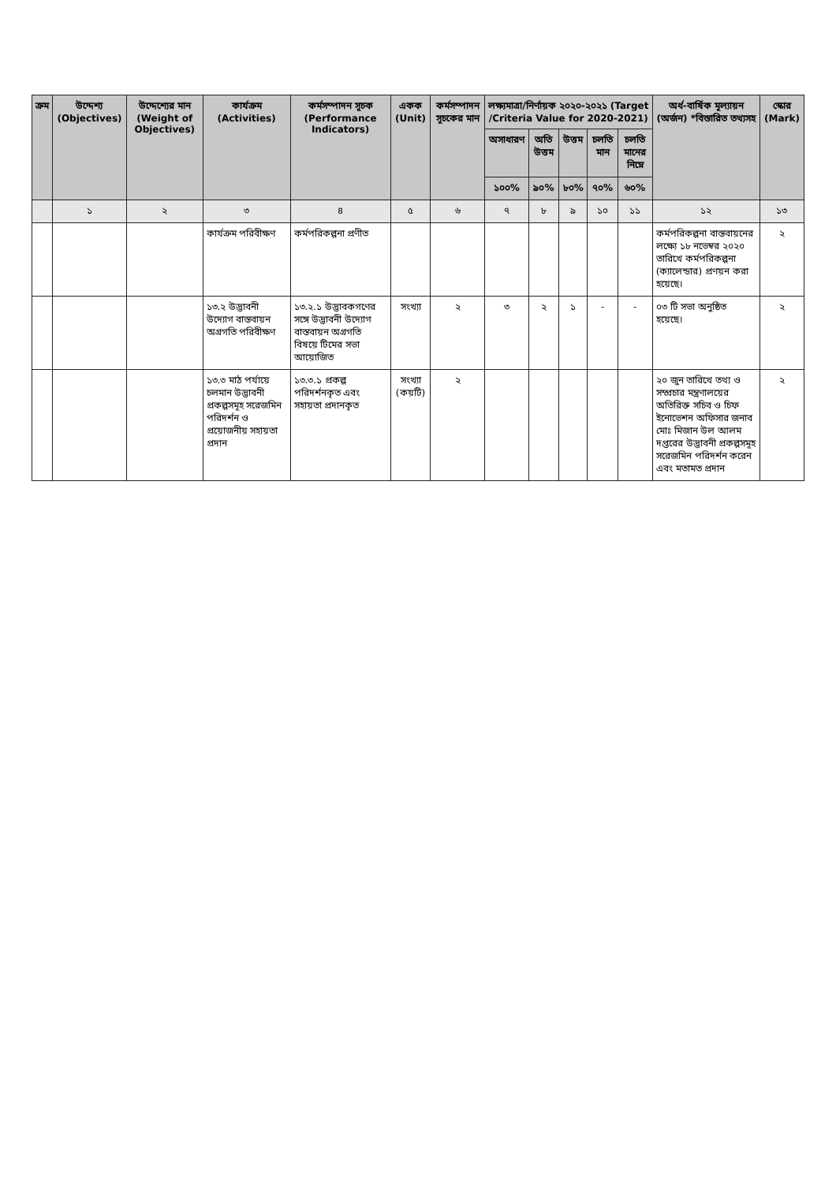| ক্রম | উদ্দেশ্য (Objectives) | উদ্দেশ্যের মান (Weight of Objectives) | কার্যক্রম (Activities) | কর্মসম্পাদন সূচক (Performance Indicators) | একক (Unit) | কর্মসম্পাদন সূচকের মান | লক্ষ্যমাত্রা/নির্ণায়ক ২০২০-২০২১ (Target /Criteria Value for 2020-2021) | | | | | অর্ধ-বার্ষিক মূল্যায়ন (অর্জন) *বিস্তারিত তথ্যসহ | স্কোর (Mark) |
| --- | --- | --- | --- | --- | --- | --- | --- | --- | --- | --- | --- | --- | --- |
| | | | | | | | অসাধারণ | অতি উত্তম | উত্তম | চলতি মান | চলতি মানের নিম্নে | | |
| | | | | | | | ১০০% | ৯০% | ৮০% | ৭০% | ৬০% | | |
| | ১ | ২ | ৩ | ৪ | ৫ | ৬ | ৭ | ৮ | ৯ | ১০ | ১১ | ১২ | ১৩ |
| | | | কার্যক্রম পরিবীক্ষণ | কর্মপরিকল্পনা প্রণীত | | | | | | | | কর্মপরিকল্পনা বাস্তবায়নের লক্ষ্যে ১৮ নভেম্বর ২০২০ তারিখে কর্মপরিকল্পনা (ক্যালেন্ডার) প্রণয়ন করা হয়েছে। | ২ |
| | | | ১৩.২ উদ্ভাবনী উদ্যোগ বাস্তবায়ন অগ্রগতি পরিবীক্ষণ | ১৩.২.১ উদ্ভাবকগণের সঙ্গে উদ্ভাবনী উদ্যোগ বাস্তবায়ন অগ্রগতি বিষয়ে টিমের সভা আয়োজিত | সংখ্যা | ২ | ৩ | ২ | ১ | - | - | ০৩ টি সভা অনুষ্ঠিত হয়েছে। | ২ |
| | | | ১৩.৩ মাঠ পর্যায়ে চলমান উদ্ভাবনী প্রকল্পসমূহ সরেজমিন পরিদর্শন ও প্রয়োজনীয় সহায়তা প্রদান | ১৩.৩.১ প্রকল্প পরিদর্শনকৃত এবং সহায়তা প্রদানকৃত | সংখ্যা (কয়টি) | ২ | | | | | | ২০ জুন তারিখে তথ্য ও সম্প্রচার মন্ত্রণালয়ের অতিরিক্ত সচিব ও চিফ ইনোভেশন অফিসার জনাব মোঃ মিজান উল আলম দপ্তরের উদ্ভাবনী প্রকল্পসমূহ সরেজমিন পরিদর্শন করেন এবং মতামত প্রদান | ২ |